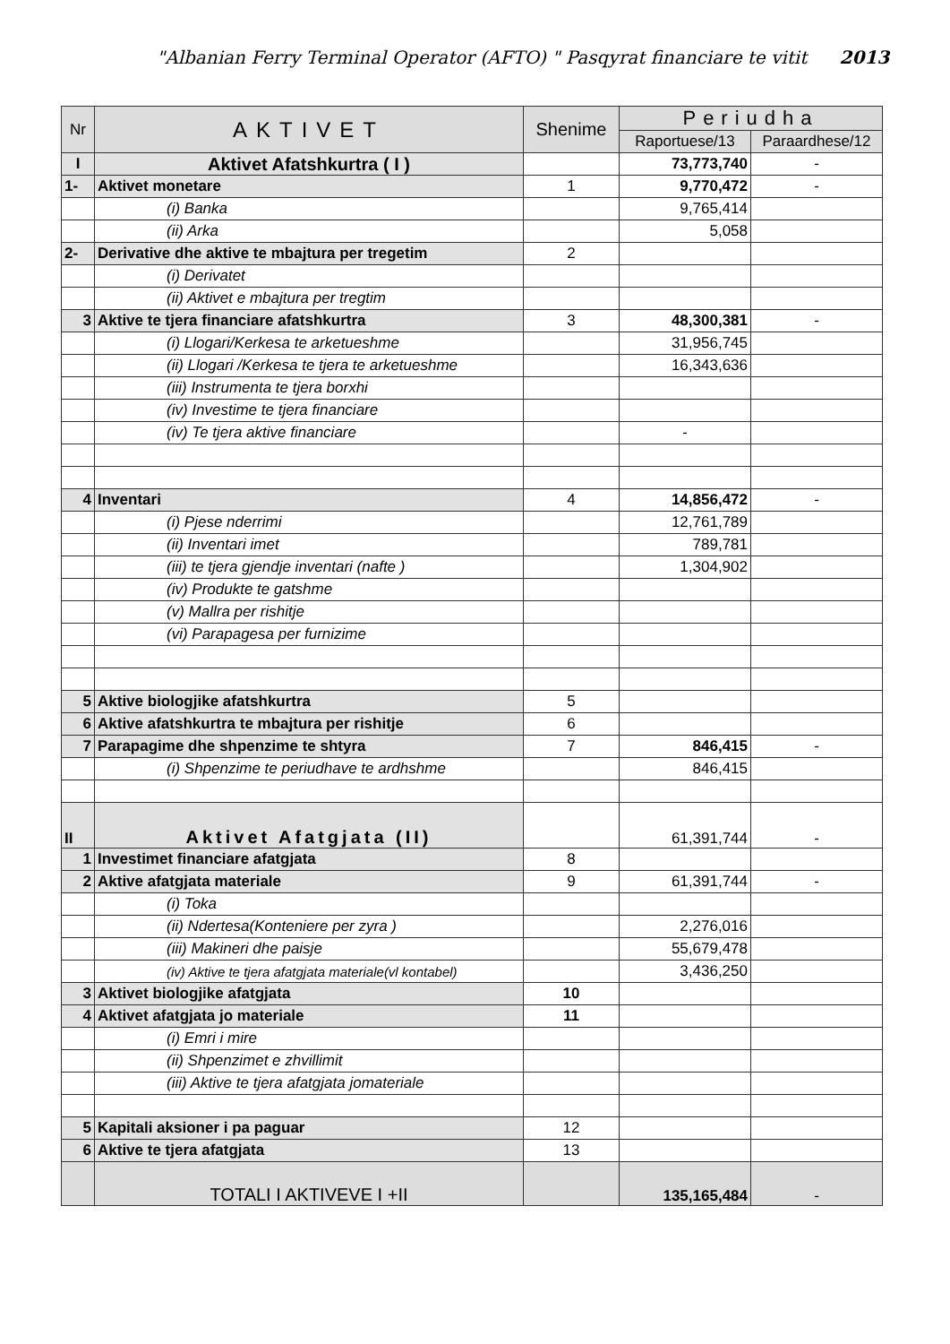"Albanian Ferry Terminal Operator (AFTO) " Pasqyrat financiare te vitit 2013
| Nr | AKTIVET | Shenime | Periudha | |
| --- | --- | --- | --- | --- |
| | | | Raportuese/13 | Paraardhese/12 |
| I | Aktivet Afatshkurtra ( I ) | | 73,773,740 | - |
| 1- | Aktivet monetare | 1 | 9,770,472 | - |
| | (i) Banka | | 9,765,414 | |
| | (ii) Arka | | 5,058 | |
| 2- | Derivative dhe aktive te mbajtura per tregetim | 2 | | |
| | (i) Derivatet | | | |
| | (ii) Aktivet e mbajtura per tregtim | | | |
| 3 | Aktive te tjera financiare afatshkurtra | 3 | 48,300,381 | - |
| | (i) Llogari/Kerkesa te arketueshme | | 31,956,745 | |
| | (ii) Llogari /Kerkesa te tjera te arketueshme | | 16,343,636 | |
| | (iii) Instrumenta te tjera borxhi | | | |
| | (iv) Investime te tjera financiare | | | |
| | (iv) Te tjera aktive financiare | | - | |
| 4 | Inventari | 4 | 14,856,472 | - |
| | (i) Pjese nderrimi | | 12,761,789 | |
| | (ii) Inventari imet | | 789,781 | |
| | (iii) te tjera gjendje inventari (nafte ) | | 1,304,902 | |
| | (iv) Produkte te gatshme | | | |
| | (v) Mallra per rishitje | | | |
| | (vi) Parapagesa per furnizime | | | |
| 5 | Aktive biologjike afatshkurtra | 5 | | |
| 6 | Aktive afatshkurtra te mbajtura per rishitje | 6 | | |
| 7 | Parapagime dhe shpenzime te shtyra | 7 | 846,415 | - |
| | (i) Shpenzime te periudhave te ardhshme | | 846,415 | |
| II | Aktivet Afatgjata (II) | | 61,391,744 | - |
| 1 | Investimet financiare afatgjata | 8 | | |
| 2 | Aktive afatgjata materiale | 9 | 61,391,744 | - |
| | (i) Toka | | | |
| | (ii) Ndertesa(Konteniere per zyra ) | | 2,276,016 | |
| | (iii) Makineri dhe paisje | | 55,679,478 | |
| | (iv) Aktive te tjera afatgjata materiale(vl kontabel) | | 3,436,250 | |
| 3 | Aktivet biologjike afatgjata | 10 | | |
| 4 | Aktivet afatgjata jo materiale | 11 | | |
| | (i) Emri i mire | | | |
| | (ii) Shpenzimet e zhvillimit | | | |
| | (iii) Aktive te tjera afatgjata jomateriale | | | |
| 5 | Kapitali aksioner i pa paguar | 12 | | |
| 6 | Aktive te tjera afatgjata | 13 | | |
| | TOTALI I AKTIVEVE I +II | | 135,165,484 | - |